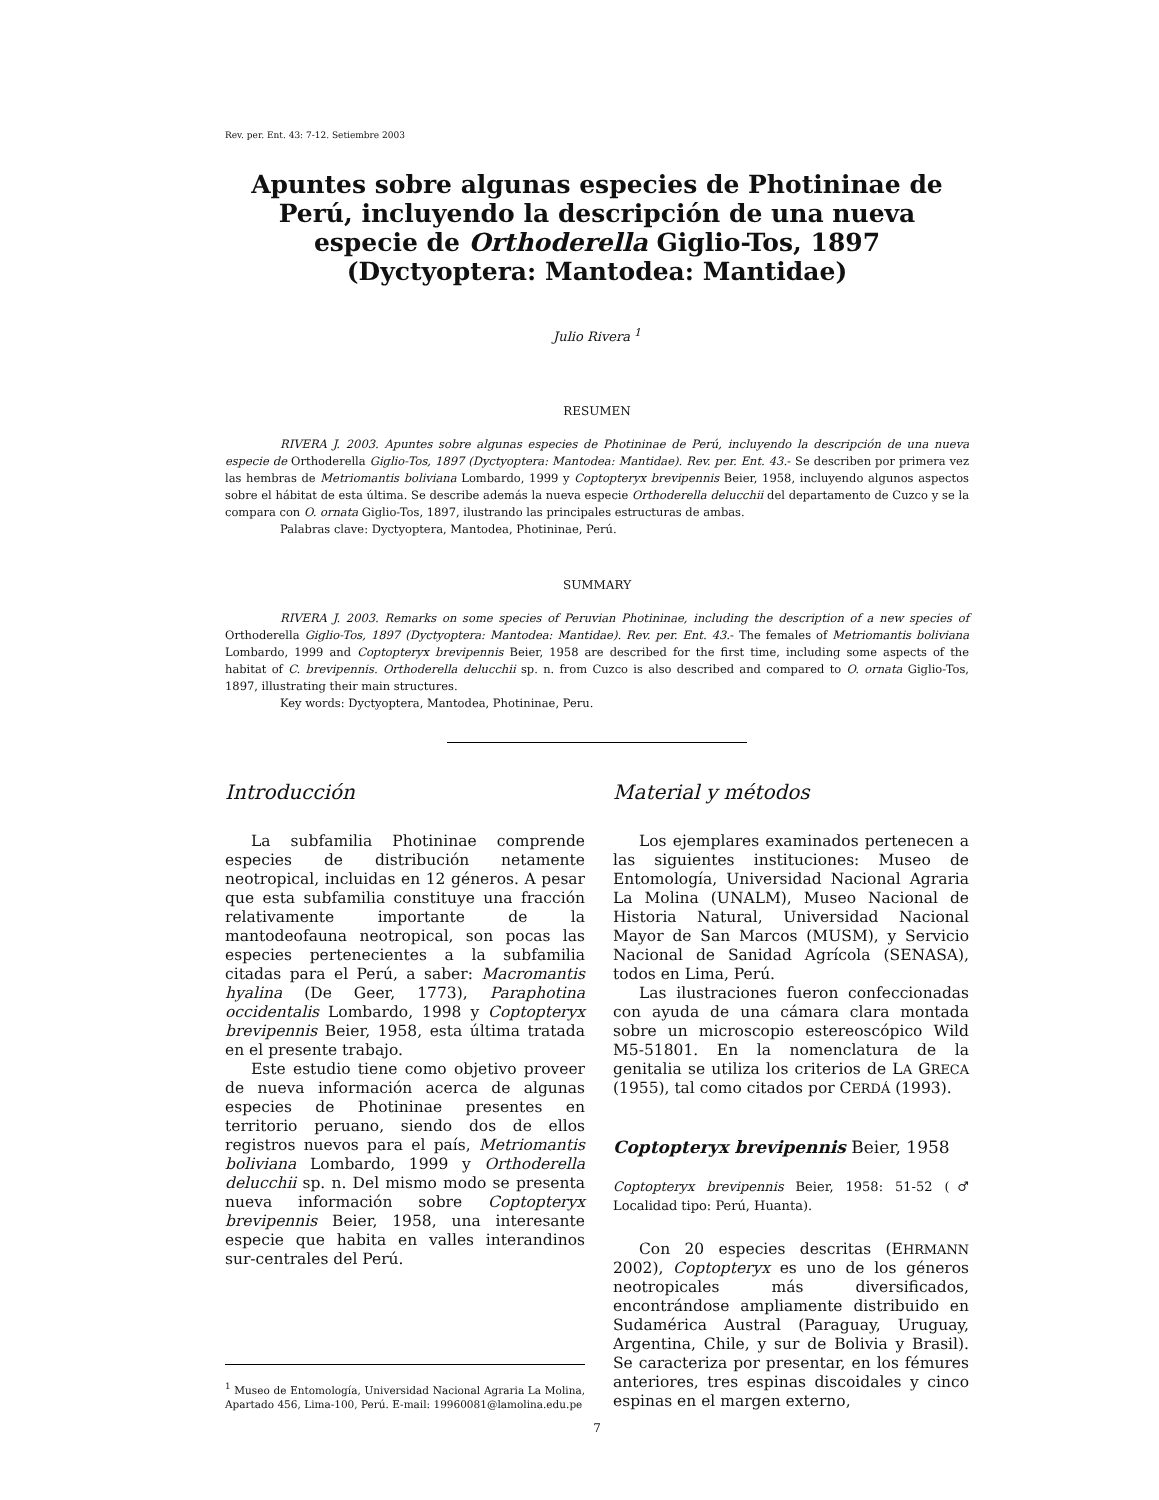Rev. per. Ent. 43: 7-12. Setiembre 2003
Apuntes sobre algunas especies de Photininae de Perú, incluyendo la descripción de una nueva especie de Orthoderella Giglio-Tos, 1897 (Dyctyoptera: Mantodea: Mantidae)
Julio Rivera <sup>1</sup>
RESUMEN
RIVERA J. 2003. Apuntes sobre algunas especies de Photininae de Perú, incluyendo la descripción de una nueva especie de Orthoderella Giglio-Tos, 1897 (Dyctyoptera: Mantodea: Mantidae). Rev. per. Ent. 43.- Se describen por primera vez las hembras de Metriomantis boliviana Lombardo, 1999 y Coptopteryx brevipennis Beier, 1958, incluyendo algunos aspectos sobre el hábitat de esta última. Se describe además la nueva especie Orthoderella delucchii del departamento de Cuzco y se la compara con O. ornata Giglio-Tos, 1897, ilustrando las principales estructuras de ambas.
Palabras clave: Dyctyoptera, Mantodea, Photininae, Perú.
SUMMARY
RIVERA J. 2003. Remarks on some species of Peruvian Photininae, including the description of a new species of Orthoderella Giglio-Tos, 1897 (Dyctyoptera: Mantodea: Mantidae). Rev. per. Ent. 43.- The females of Metriomantis boliviana Lombardo, 1999 and Coptopteryx brevipennis Beier, 1958 are described for the first time, including some aspects of the habitat of C. brevipennis. Orthoderella delucchii sp. n. from Cuzco is also described and compared to O. ornata Giglio-Tos, 1897, illustrating their main structures.
Key words: Dyctyoptera, Mantodea, Photininae, Peru.
Introducción
La subfamilia Photininae comprende especies de distribución netamente neotropical, incluidas en 12 géneros. A pesar que esta subfamilia constituye una fracción relativamente importante de la mantodeofauna neotropical, son pocas las especies pertenecientes a la subfamilia citadas para el Perú, a saber: Macromantis hyalina (De Geer, 1773), Paraphotina occidentalis Lombardo, 1998 y Coptopteryx brevipennis Beier, 1958, esta última tratada en el presente trabajo.
Este estudio tiene como objetivo proveer de nueva información acerca de algunas especies de Photininae presentes en territorio peruano, siendo dos de ellos registros nuevos para el país, Metriomantis boliviana Lombardo, 1999 y Orthoderella delucchii sp. n. Del mismo modo se presenta nueva información sobre Coptopteryx brevipennis Beier, 1958, una interesante especie que habita en valles interandinos sur-centrales del Perú.
<sup>1</sup> Museo de Entomología, Universidad Nacional Agraria La Molina, Apartado 456, Lima-100, Perú. E-mail: 19960081@lamolina.edu.pe
Material y métodos
Los ejemplares examinados pertenecen a las siguientes instituciones: Museo de Entomología, Universidad Nacional Agraria La Molina (UNALM), Museo Nacional de Historia Natural, Universidad Nacional Mayor de San Marcos (MUSM), y Servicio Nacional de Sanidad Agrícola (SENASA), todos en Lima, Perú.
Las ilustraciones fueron confeccionadas con ayuda de una cámara clara montada sobre un microscopio estereoscópico Wild M5-51801. En la nomenclatura de la genitalia se utiliza los criterios de LA GRECA (1955), tal como citados por CERDÁ (1993).
Coptopteryx brevipennis Beier, 1958
Coptopteryx brevipennis Beier, 1958: 51-52 (♂ Localidad tipo: Perú, Huanta).
Con 20 especies descritas (EHRMANN 2002), Coptopteryx es uno de los géneros neotropicales más diversificados, encontrándose ampliamente distribuido en Sudamérica Austral (Paraguay, Uruguay, Argentina, Chile, y sur de Bolivia y Brasil). Se caracteriza por presentar, en los fémures anteriores, tres espinas discoidales y cinco espinas en el margen externo,
7